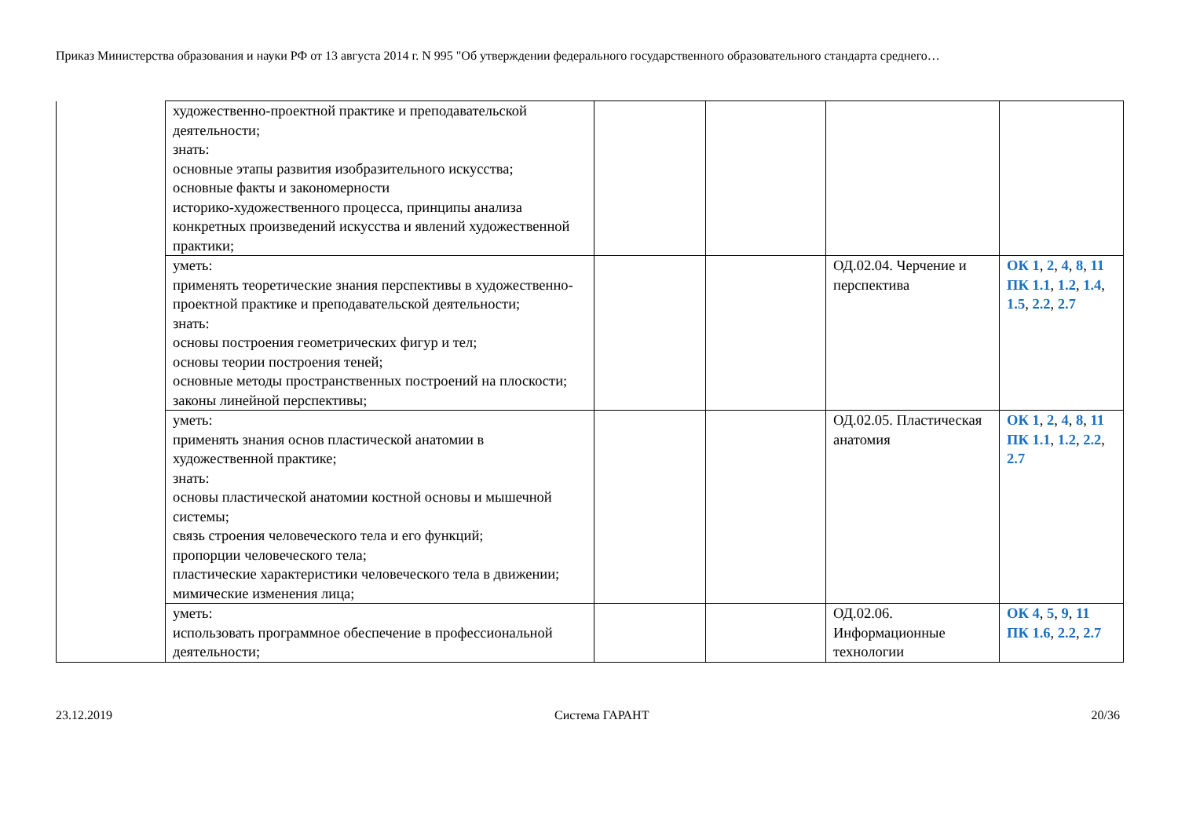Приказ Министерства образования и науки РФ от 13 августа 2014 г. N 995 "Об утверждении федерального государственного образовательного стандарта среднего…
| | художественно-проектной практике и преподавательской деятельности; знать: основные этапы развития изобразительного искусства; основные факты и закономерности историко-художественного процесса, принципы анализа конкретных произведений искусства и явлений художественной практики; | | | | |
| | уметь: применять теоретические знания перспективы в художественно-проектной практике и преподавательской деятельности; знать: основы построения геометрических фигур и тел; основы теории построения теней; основные методы пространственных построений на плоскости; законы линейной перспективы; | | | ОД.02.04. Черчение и перспектива | ОК 1 , 2 , 4 , 8 , 11 ПК 1.1 , 1.2 , 1.4 , 1.5 , 2.2 , 2.7 |
| | уметь: применять знания основ пластической анатомии в художественной практике; знать: основы пластической анатомии костной основы и мышечной системы; связь строения человеческого тела и его функций; пропорции человеческого тела; пластические характеристики человеческого тела в движении; мимические изменения лица; | | | ОД.02.05. Пластическая анатомия | ОК 1 , 2 , 4 , 8 , 11 ПК 1.1 , 1.2 , 2.2 , 2.7 |
| | уметь: использовать программное обеспечение в профессиональной деятельности; | | | ОД.02.06. Информационные технологии | ОК 4 , 5 , 9 , 11 ПК 1.6 , 2.2 , 2.7 |
23.12.2019 Система ГАРАНТ 20/36